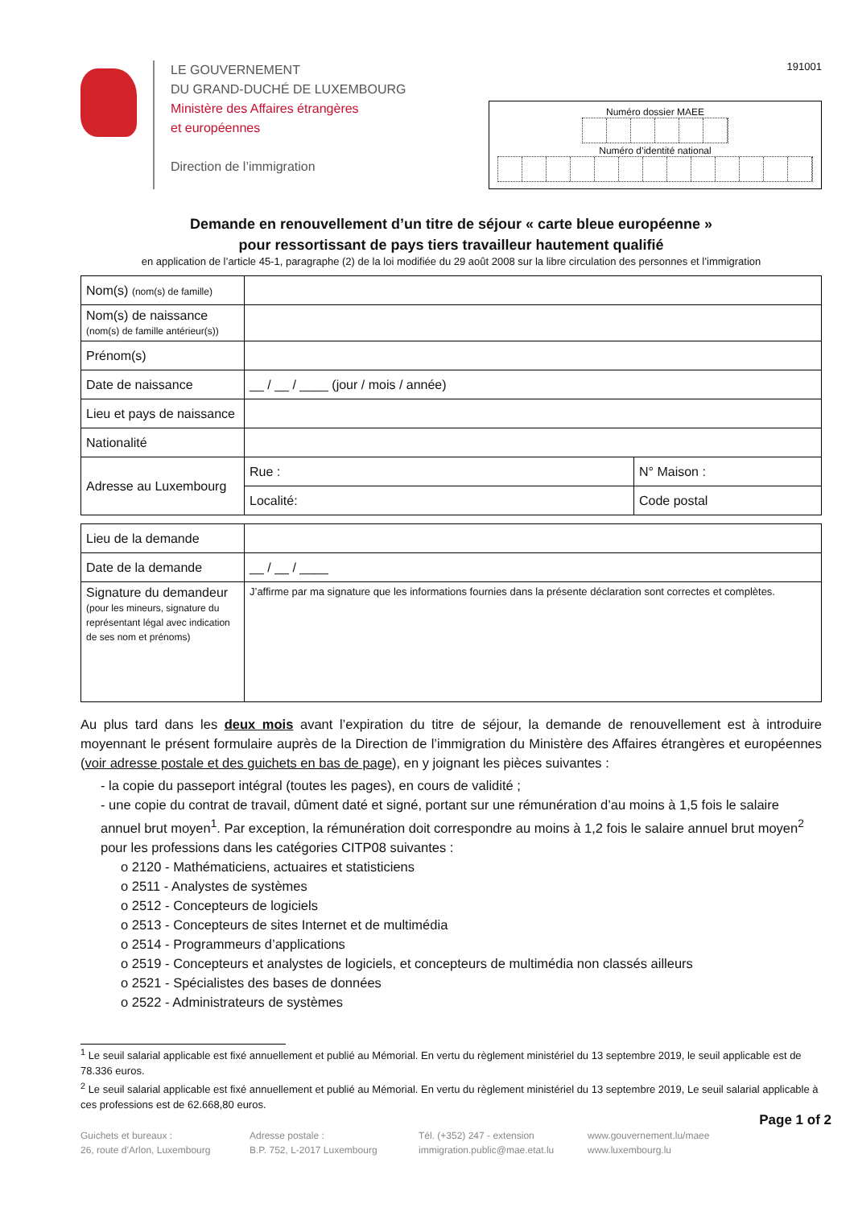LE GOUVERNEMENT
DU GRAND-DUCHÉ DE LUXEMBOURG
Ministère des Affaires étrangères
et européennes
Direction de l’immigration
191001
Numéro dossier MAEE
Numéro d’identité national
Demande en renouvellement d’un titre de séjour « carte bleue européenne »
pour ressortissant de pays tiers travailleur hautement qualifié
en application de l’article 45-1, paragraphe (2) de la loi modifiée du 29 août 2008 sur la libre circulation des personnes et l’immigration
| Nom(s) (nom(s) de famille) | | |
| Nom(s) de naissance (nom(s) de famille antérieur(s)) | | |
| Prénom(s) | | |
| Date de naissance | __ / __ / ____ (jour / mois / année) | |
| Lieu et pays de naissance | | |
| Nationalité | | |
| Adresse au Luxembourg | Rue : | N° Maison : |
| | Localité: | Code postal |
| Lieu de la demande | |
| Date de la demande | __ / __ / ____ |
| Signature du demandeur (pour les mineurs, signature du représentant légal avec indication de ses nom et prénoms) | J’affirme par ma signature que les informations fournies dans la présente déclaration sont correctes et complètes. |
Au plus tard dans les deux mois avant l’expiration du titre de séjour, la demande de renouvellement est à introduire moyennant le présent formulaire auprès de la Direction de l’immigration du Ministère des Affaires étrangères et européennes (voir adresse postale et des guichets en bas de page), en y joignant les pièces suivantes :
- la copie du passeport intégral (toutes les pages), en cours de validité ;
- une copie du contrat de travail, dûment daté et signé, portant sur une rémunération d’au moins à 1,5 fois le salaire annuel brut moyen<sup>1</sup>. Par exception, la rémunération doit correspondre au moins à 1,2 fois le salaire annuel brut moyen<sup>2</sup> pour les professions dans les catégories CITP08 suivantes :
o 2120 - Mathématiciens, actuaires et statisticiens
o 2511 - Analystes de systèmes
o 2512 - Concepteurs de logiciels
o 2513 - Concepteurs de sites Internet et de multimédia
o 2514 - Programmeurs d’applications
o 2519 - Concepteurs et analystes de logiciels, et concepteurs de multimédia non classés ailleurs
o 2521 - Spécialistes des bases de données
o 2522 - Administrateurs de systèmes
<sup>1</sup> Le seuil salarial applicable est fixé annuellement et publié au Mémorial. En vertu du règlement ministériel du 13 septembre 2019, le seuil applicable est de 78.336 euros.
<sup>2</sup> Le seuil salarial applicable est fixé annuellement et publié au Mémorial. En vertu du règlement ministériel du 13 septembre 2019, Le seuil salarial applicable à ces professions est de 62.668,80 euros.
Page 1 of 2
Guichets et bureaux :
26, route d’Arlon, Luxembourg
Adresse postale :
B.P. 752, L-2017 Luxembourg
Tél. (+352) 247 - extension
immigration.public@mae.etat.lu
www.gouvernement.lu/maee
www.luxembourg.lu